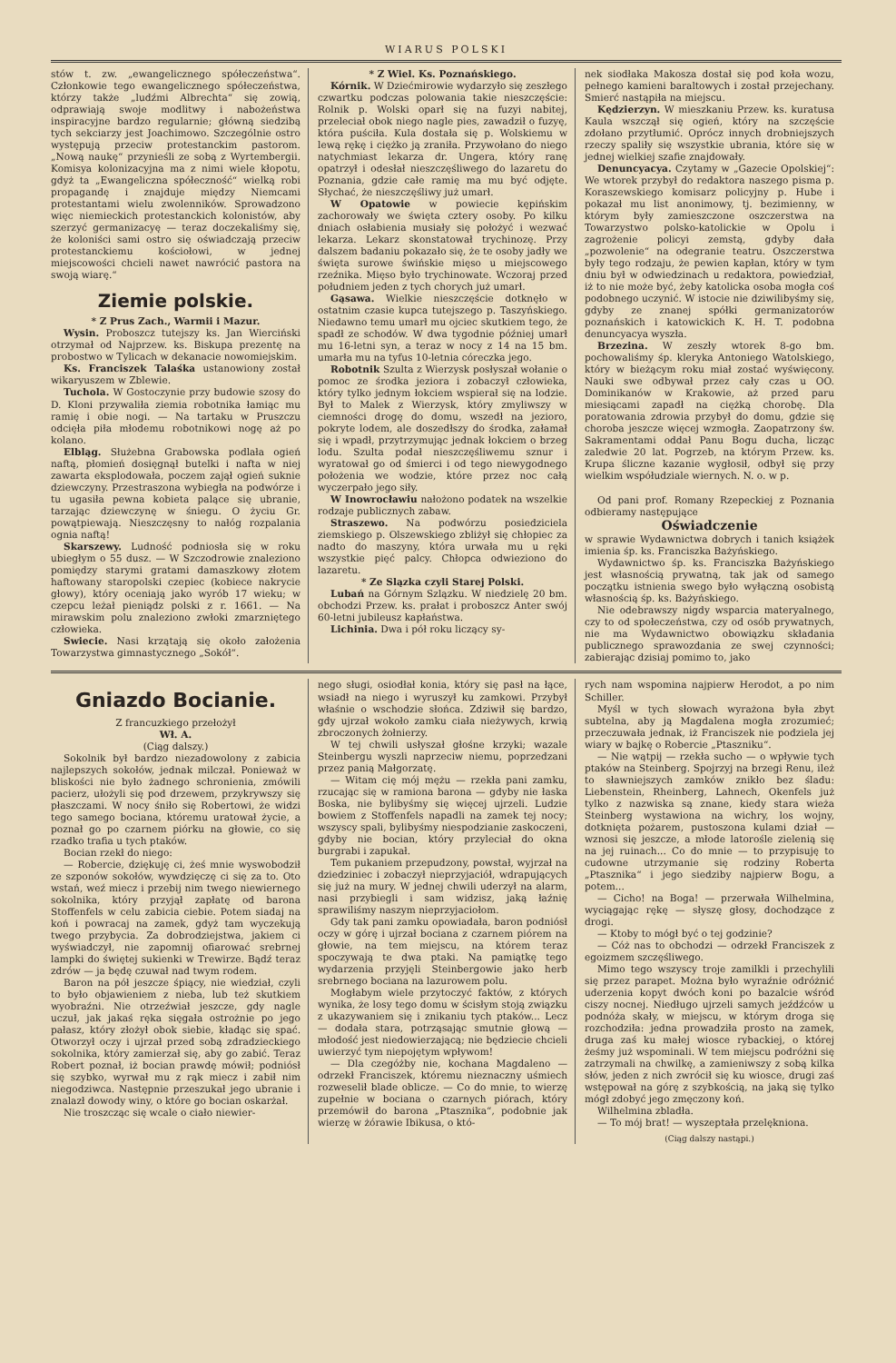WIARUS POLSKI
stów t. zw. „ewangelicznego spółeczeństwa“. Członkowie tego ewangelicznego spółeczeństwa, którzy także „ludźmi Albrechta“ się zowią, odprawiają swoje modlitwy i nabożeństwa inspiracyjne bardzo regularnie; główną siedzibą tych sekciarzy jest Joachimowo. Szczególnie ostro występują przeciw protestanckim pastorom. „Nową naukę“ przynieśli ze sobą z Wyrtembergii. Komisya kolonizacyjna ma z nimi wiele kłopotu, gdyż ta „Ewangeliczna spółeczność“ wielką robi propagandę i znajduje między Niemcami protestantami wielu zwolenników. Sprowadzono więc niemieckich protestanckich kolonistów, aby szerzyć germanizacyę — teraz doczekaliśmy się, że koloniści sami ostro się oświadczają przeciw protestanckiemu kościołowi, w jednej miejscowości chcieli nawet nawrócić pastora na swoją wiarę.“
Ziemie polskie.
* Z Prus Zach., Warmii i Mazur.
Wysin. Proboszcz tutejszy ks. Jan Wierciński otrzymał od Najprzew. ks. Biskupa prezentę na probostwo w Tylicach w dekanacie nowomiejskim.
Ks. Franciszek Talaśka ustanowiony został wikaryuszem w Zblewie.
Tuchola. W Gostoczynie przy budowie szosy do D. Kloni przywaliła ziemia robotnika łamiąc mu ramię i obie nogi. — Na tartaku w Pruszczu odcięła piła młodemu robotnikowi nogę aż po kolano.
Elbląg. Służebna Grabowska podlała ogień naftą, płomień dosięgnął butelki i nafta w niej zawarta eksplodowała, poczem zajął ogień suknie dziewczyny. Przestraszona wybiegła na podwórze i tu ugasiła pewna kobieta palące się ubranie, tarzając dziewczynę w śniegu. O życiu Gr. powątpiewają. Nieszczęsny to nałóg rozpalania ognia naftą!
Skarszewy. Ludność podniosła się w roku ubiegłym o 55 dusz. — W Szczodrowie znaleziono pomiędzy starymi gratami damaszkowy złotem haftowany staropolski czepiec (kobiece nakrycie głowy), który oceniają jako wyrób 17 wieku; w czepcu leżał pieniądz polski z r. 1661. — Na mirawskim polu znaleziono zwłoki zmarzniętego człowieka.
Swiecie. Nasi krzątają się około założenia Towarzystwa gimnastycznego „Sokół“.
* Z Wiel. Ks. Poznańskiego.
Kórnik. W Dziećmirowie wydarzyło się zeszłego czwartku podczas polowania takie nieszczęście: Rolnik p. Wolski oparł się na fuzyi nabitej, przeleciał obok niego nagle pies, zawadził o fuzyę, która puściła. Kula dostała się p. Wolskiemu w lewą rękę i ciężko ją zraniła. Przywołano do niego natychmiast lekarza dr. Ungera, który ranę opatrzył i odesłał nieszczęśliwego do lazaretu do Poznania, gdzie całe ramię ma mu być odjęte. Słychać, że nieszczęśliwy już umarł.
W Opatowie w powiecie kępińskim zachorowały we święta cztery osoby. Po kilku dniach osłabienia musiały się położyć i wezwać lekarza. Lekarz skonstatował trychinozę. Przy dalszem badaniu pokazało się, że te osoby jadły we święta surowe świńskie mięso u miejscowego rzeźnika. Mięso było trychinowate. Wczoraj przed południem jeden z tych chorych już umarł.
Gąsawa. Wielkie nieszczęście dotknęło w ostatnim czasie kupca tutejszego p. Taszyńskiego. Niedawno temu umarł mu ojciec skutkiem tego, że spadł ze schodów. W dwa tygodnie później umarł mu 16-letni syn, a teraz w nocy z 14 na 15 bm. umarła mu na tyfus 10-letnia córeczka jego.
Robotnik Szulta z Wierzysk posłyszał wołanie o pomoc ze środka jeziora i zobaczył człowieka, który tylko jednym łokciem wspierał się na lodzie. Był to Malek z Wierzysk, który zmyliwszy w ciemności drogę do domu, wszedł na jezioro, pokryte lodem, ale doszedłszy do środka, załamał się i wpadł, przytrzymując jednak łokciem o brzeg lodu. Szulta podał nieszczęśliwemu sznur i wyratował go od śmierci i od tego niewygodnego położenia we wodzie, które przez noc całą wyczerpało jego siły.
W Inowrocławiu nałożono podatek na wszelkie rodzaje publicznych zabaw.
Straszewo. Na podwórzu posiedziciela ziemskiego p. Olszewskiego zbliżył się chłopiec za nadto do maszyny, która urwała mu u ręki wszystkie pięć palcy. Chłopca odwieziono do lazaretu.
* Ze Slązka czyli Starej Polski.
Lubań na Górnym Szlązku. W niedzielę 20 bm. obchodzi Przew. ks. prałat i proboszcz Anter swój 60-letni jubileusz kapłaństwa.
Lichinia. Dwa i pół roku liczący sy-
nek siodłaka Makosza dostał się pod koła wozu, pełnego kamieni baraltowych i został przejechany. Smierć nastąpiła na miejscu.
Kędzierzyn. W mieszkaniu Przew. ks. kuratusa Kaula wszczął się ogień, który na szczęście zdołano przytłumić. Oprócz innych drobniejszych rzeczy spaliły się wszystkie ubrania, które się w jednej wielkiej szafie znajdowały.
Denuncyacya. Czytamy w „Gazecie Opolskiej“: We wtorek przybył do redaktora naszego pisma p. Koraszewskiego komisarz policyjny p. Hube i pokazał mu list anonimowy, tj. bezimienny, w którym były zamieszczone oszczerstwa na Towarzystwo polsko-katolickie w Opolu i zagrożenie policyi zemstą, gdyby dała „pozwolenie“ na odegranie teatru. Oszczerstwa były tego rodzaju, że pewien kapłan, który w tym dniu był w odwiedzinach u redaktora, powiedział, iż to nie może być, żeby katolicka osoba mogła coś podobnego uczynić. W istocie nie dziwilibyśmy się, gdyby ze znanej spółki germanizatorów poznańskich i katowickich K. H. T. podobna denuncyacya wyszła.
Brzezina. W zeszły wtorek 8-go bm. pochowaliśmy śp. kleryka Antoniego Watolskiego, który w bieżącym roku miał zostać wyświęcony. Nauki swe odbywał przez cały czas u OO. Dominikanów w Krakowie, aż przed paru miesiącami zapadł na ciężką chorobę. Dla poratowania zdrowia przybył do domu, gdzie się choroba jeszcze więcej wzmogła. Zaopatrzony św. Sakramentami oddał Panu Bogu ducha, licząc zaledwie 20 lat. Pogrzeb, na którym Przew. ks. Krupa śliczne kazanie wygłosił, odbył się przy wielkim współudziale wiernych. N. o. w p.
Od pani prof. Romany Rzepeckiej z Poznania odbieramy następujące
Oświadczenie
w sprawie Wydawnictwa dobrych i tanich książek imienia śp. ks. Franciszka Bażyńskiego.
Wydawnictwo śp. ks. Franciszka Bażyńskiego jest własnością prywatną, tak jak od samego początku istnienia swego było wyłączną osobistą własnością śp. ks. Bażyńskiego.
Nie odebrawszy nigdy wsparcia materyalnego, czy to od społeczeństwa, czy od osób prywatnych, nie ma Wydawnictwo obowiązku składania publicznego sprawozdania ze swej czynności; zabierając dzisiaj pomimo to, jako
Gniazdo Bocianie.
Z francuzkiego przełożył
Wł. A.
(Ciąg dalszy.)
Sokolnik był bardzo niezadowolony z zabicia najlepszych sokołów, jednak milczał. Ponieważ w bliskości nie było żadnego schronienia, zmówili pacierz, ułożyli się pod drzewem, przykrywszy się płaszczami. W nocy śniło się Robertowi, że widzi tego samego bociana, któremu uratował życie, a poznał go po czarnem piórku na głowie, co się rzadko trafia u tych ptaków.
Bocian rzekł do niego:
— Robercie, dziękuję ci, żeś mnie wyswobodził ze szponów sokołów, wywdzięczę ci się za to. Oto wstań, weź miecz i przebij nim twego niewiernego sokolnika, który przyjął zapłatę od barona Stoffenfels w celu zabicia ciebie. Potem siadaj na koń i powracaj na zamek, gdyż tam wyczekują twego przybycia. Za dobrodziejstwa, jakiem ci wyświadczył, nie zapomnij ofiarować srebrnej lampki do świętej sukienki w Trewirze. Bądź teraz zdrów — ja będę czuwał nad twym rodem.
Baron na pół jeszcze śpiący, nie wiedział, czyli to było objawieniem z nieba, lub też skutkiem wyobraźni. Nie otrzeźwiał jeszcze, gdy nagle uczuł, jak jakaś ręka sięgała ostrożnie po jego pałasz, który złożył obok siebie, kładąc się spać. Otworzył oczy i ujrzał przed sobą zdradzieckiego sokolnika, który zamierzał się, aby go zabić. Teraz Robert poznał, iż bocian prawdę mówił; podniósł się szybko, wyrwał mu z rąk miecz i zabił nim niegodziwca. Następnie przeszukał jego ubranie i znalazł dowody winy, o które go bocian oskarżał.
Nie troszcząc się wcale o ciało niewier-
nego sługi, osiodłał konia, który się pasł na łące, wsiadł na niego i wyruszył ku zamkowi. Przybył właśnie o wschodzie słońca. Zdziwił się bardzo, gdy ujrzał wokoło zamku ciała nieżywych, krwią zbroczonych żołnierzy.
W tej chwili usłyszał głośne krzyki; wazale Steinbergu wyszli naprzeciw niemu, poprzedzani przez panią Małgorzatę.
— Witam cię mój mężu — rzekła pani zamku, rzucając się w ramiona barona — gdyby nie łaska Boska, nie bylibyśmy się więcej ujrzeli. Ludzie bowiem z Stoffenfels napadli na zamek tej nocy; wszyscy spali, bylibyśmy niespodzianie zaskoczeni, gdyby nie bocian, który przyleciał do okna burgrabi i zapukał.
Tem pukaniem przepudzony, powstał, wyjrzał na dziedziniec i zobaczył nieprzyjaciół, wdrapujących się już na mury. W jednej chwili uderzył na alarm, nasi przybiegli i sam widzisz, jaką łaźnię sprawiliśmy naszym nieprzyjaciołom.
Gdy tak pani zamku opowiadała, baron podniósł oczy w górę i ujrzał bociana z czarnem piórem na głowie, na tem miejscu, na którem teraz spoczywają te dwa ptaki. Na pamiątkę tego wydarzenia przyjęli Steinbergowie jako herb srebrnego bociana na lazurowem polu.
Mogłabym wiele przytoczyć faktów, z których wynika, że losy tego domu w ścisłym stoją związku z ukazywaniem się i znikaniu tych ptaków... Lecz — dodała stara, potrząsając smutnie głową — młodość jest niedowierzającą; nie będziecie chcieli uwierzyć tym niepojętym wpływom!
— Dla czegóżby nie, kochana Magdaleno — odrzekł Franciszek, któremu nieznaczny uśmiech rozweselił blade oblicze. — Co do mnie, to wierzę zupełnie w bociana o czarnych piórach, który przemówił do barona „Ptasznika“, podobnie jak wierzę w żórawie Ibikusa, o któ-
rych nam wspomina najpierw Herodot, a po nim Schiller.
Myśl w tych słowach wyrażona była zbyt subtelna, aby ją Magdalena mogła zrozumieć; przeczuwała jednak, iż Franciszek nie podziela jej wiary w bajkę o Robercie „Ptaszniku“.
— Nie wątpij — rzekła sucho — o wpływie tych ptaków na Steinberg. Spojrzyj na brzegi Renu, ileż to sławniejszych zamków znikło bez śladu: Liebenstein, Rheinberg, Lahnech, Okenfels już tylko z nazwiska są znane, kiedy stara wieża Steinberg wystawiona na wichry, los wojny, dotknięta pożarem, pustoszona kulami dział — wznosi się jeszcze, a młode latorośle zielenią się na jej ruinach... Co do mnie — to przypisuję to cudowne utrzymanie się rodziny Roberta „Ptasznika“ i jego siedziby najpierw Bogu, a potem...
— Cicho! na Boga! — przerwała Wilhelmina, wyciągając rękę — słyszę głosy, dochodzące z drogi.
— Ktoby to mógł być o tej godzinie?
— Cóż nas to obchodzi — odrzekł Franciszek z egoizmem szczęśliwego.
Mimo tego wszyscy troje zamilkli i przechylili się przez parapet. Można było wyraźnie odróżnić uderzenia kopyt dwóch koni po bazalcie wśród ciszy nocnej. Niedługo ujrzeli samych jeźdźców u podnóża skały, w miejscu, w którym droga się rozchodziła: jedna prowadziła prosto na zamek, druga zaś ku małej wiosce rybackiej, o której żeśmy już wspominali. W tem miejscu podróżni się zatrzymali na chwilkę, a zamieniwszy z sobą kilka słów, jeden z nich zwrócił się ku wiosce, drugi zaś wstępował na górę z szybkością, na jaką się tylko mógł zdobyć jego zmęczony koń.
Wilhelmina zbladła.
— To mój brat! — wyszeptała przelękniona.
(Ciąg dalszy nastąpi.)